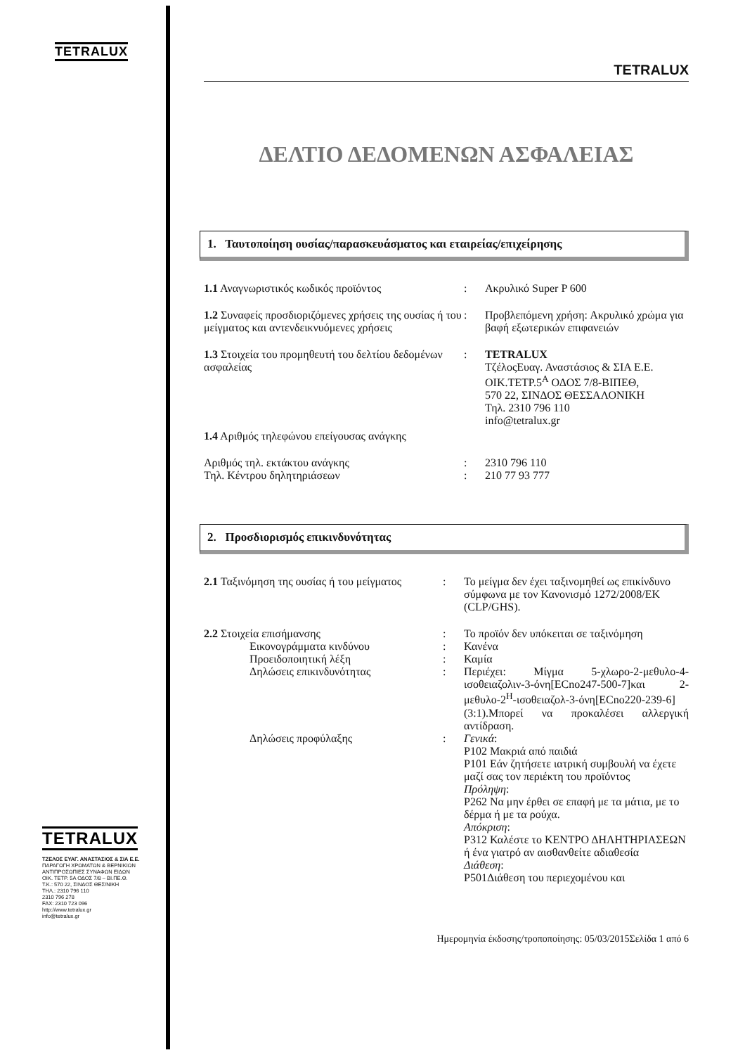TETRALUX
TETRALUX
ΤΖΕΛΟΣ ΕΥΑΓ. ΑΝΑΣΤΑΣΙΟΣ & ΣΙΑ Ε.Ε.
ΠΑΡΑΓΩΓΗ ΧΡΩΜΑΤΩΝ & ΒΕΡΝΙΚΙΩΝ
ΑΝΤΙΠΡΟΣΩΠΙΕΣ ΣΥΝΑΦΩΝ ΕΙΔΩΝ
ΟΙΚ. ΤΕΤΡ. 5Α ΟΔΟΣ 7/8 – ΒΙ.ΠΕ.Θ.
Τ.Κ.: 570 22, ΣΙΝΔΟΣ ΘΕΣ/ΝΙΚΗ
ΤΗΛ.: 2310 796 110
2310 796 278
FAX: 2310 723 096
http://www.tetralux.gr
info@tetralux.gr
TETRALUX
ΔΕΛΤΙΟ ΔΕΔΟΜΕΝΩΝ ΑΣΦΑΛΕΙΑΣ
1. Ταυτοποίηση ουσίας/παρασκευάσματος και εταιρείας/επιχείρησης
1.1 Αναγνωριστικός κωδικός προϊόντος : Ακρυλικό Super P 600
1.2 Συναφείς προσδιοριζόμενες χρήσεις της ουσίας ή του μείγματος και αντενδεικνυόμενες χρήσεις
: Προβλεπόμενη χρήση: Ακρυλικό χρώμα για βαφή εξωτερικών επιφανειών
1.3 Στοιχεία του προμηθευτή του δελτίου δεδομένων ασφαλείας
: TETRALUX
ΤζέλοςΕυαγ. Αναστάσιος & ΣΙΑ Ε.Ε.
ΟΙΚ.ΤΕΤΡ.5<sup>Α</sup> ΟΔΟΣ 7/8-ΒΙΠΕΘ,
570 22, ΣΙΝΔΟΣ ΘΕΣΣΑΛΟΝΙΚΗ
Τηλ. 2310 796 110
info@tetralux.gr
1.4 Αριθμός τηλεφώνου επείγουσας ανάγκης
Αριθμός τηλ. εκτάκτου ανάγκης : 2310 796 110
Τηλ. Κέντρου δηλητηριάσεων : 210 77 93 777
2. Προσδιορισμός επικινδυνότητας
2.1 Ταξινόμηση της ουσίας ή του μείγματος
: Το μείγμα δεν έχει ταξινομηθεί ως επικίνδυνο σύμφωνα με τον Κανονισμό 1272/2008/ΕΚ (CLP/GHS).
2.2 Στοιχεία επισήμανσης : Το προϊόν δεν υπόκειται σε ταξινόμηση
Εικονογράμματα κινδύνου : Κανένα
Προειδοποιητική λέξη : Καμία
Δηλώσεις επικινδυνότητας : Περιέχει: Μίγμα 5-χλωρο-2-μεθυλο-4-ισοθειαζολιν-3-όνη[ECno247-500-7]και 2-μεθυλο-2<sup>Η</sup>-ισοθειαζολ-3-όνη[ECno220-239-6](3:1).Μπορεί να προκαλέσει αλλεργική αντίδραση.
Δηλώσεις προφύλαξης : Γενικά:
P102 Μακριά από παιδιά
P101 Εάν ζητήσετε ιατρική συμβουλή να έχετε μαζί σας τον περιέκτη του προϊόντος
Πρόληψη:
P262 Να μην έρθει σε επαφή με τα μάτια, με το δέρμα ή με τα ρούχα.
Απόκριση:
P312 Καλέστε το ΚΕΝΤΡΟ ΔΗΛΗΤΗΡΙΑΣΕΩΝ ή ένα γιατρό αν αισθανθείτε αδιαθεσία
Διάθεση:
P501Διάθεση του περιεχομένου και
Ημερομηνία έκδοσης/τροποποίησης: 05/03/2015Σελίδα 1 από 6